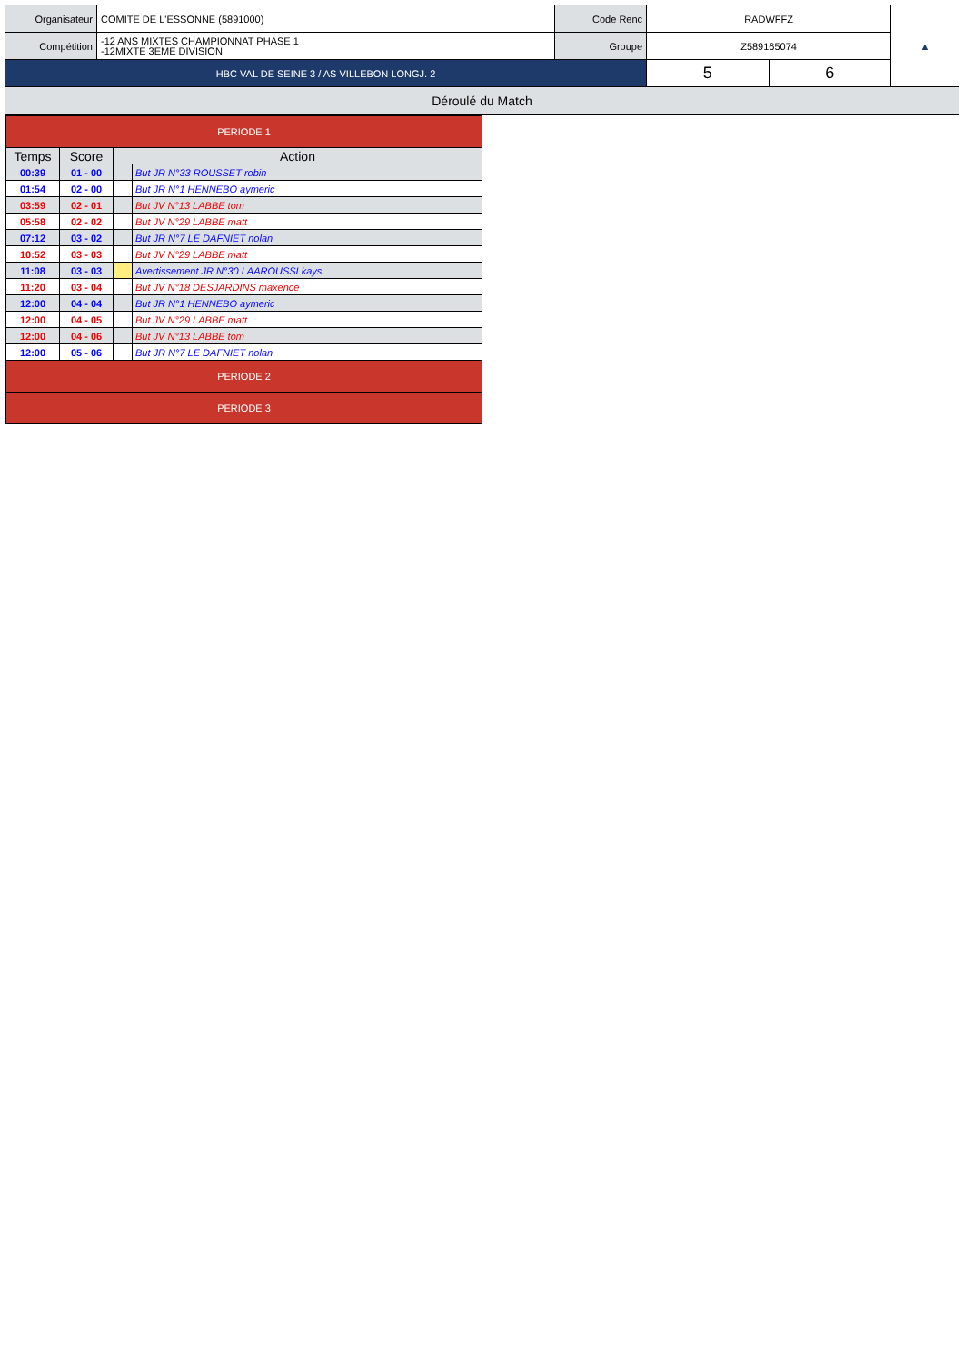| Organisateur | COMITE DE L'ESSONNE (5891000) | Code Renc | RADWFFZ | | ▲ |
| Compétition | -12 ANS MIXTES CHAMPIONNAT PHASE 1 -12MIXTE 3EME DIVISION | Groupe | Z589165074 | | |
| HBC VAL DE SEINE 3 / AS VILLEBON LONGJ. 2 | | | 5 | 6 | |
Déroulé du Match
| PERIODE 1 | | | |
| Temps | Score | Action | |
| 00:39 | 01 - 00 | | But JR N°33 ROUSSET robin |
| 01:54 | 02 - 00 | | But JR N°1 HENNEBO aymeric |
| 03:59 | 02 - 01 | | But JV N°13 LABBE tom |
| 05:58 | 02 - 02 | | But JV N°29 LABBE matt |
| 07:12 | 03 - 02 | | But JR N°7 LE DAFNIET nolan |
| 10:52 | 03 - 03 | | But JV N°29 LABBE matt |
| 11:08 | 03 - 03 | | Avertissement JR N°30 LAAROUSSI kays |
| 11:20 | 03 - 04 | | But JV N°18 DESJARDINS maxence |
| 12:00 | 04 - 04 | | But JR N°1 HENNEBO aymeric |
| 12:00 | 04 - 05 | | But JV N°29 LABBE matt |
| 12:00 | 04 - 06 | | But JV N°13 LABBE tom |
| 12:00 | 05 - 06 | | But JR N°7 LE DAFNIET nolan |
| PERIODE 2 | | | |
| PERIODE 3 | | | |